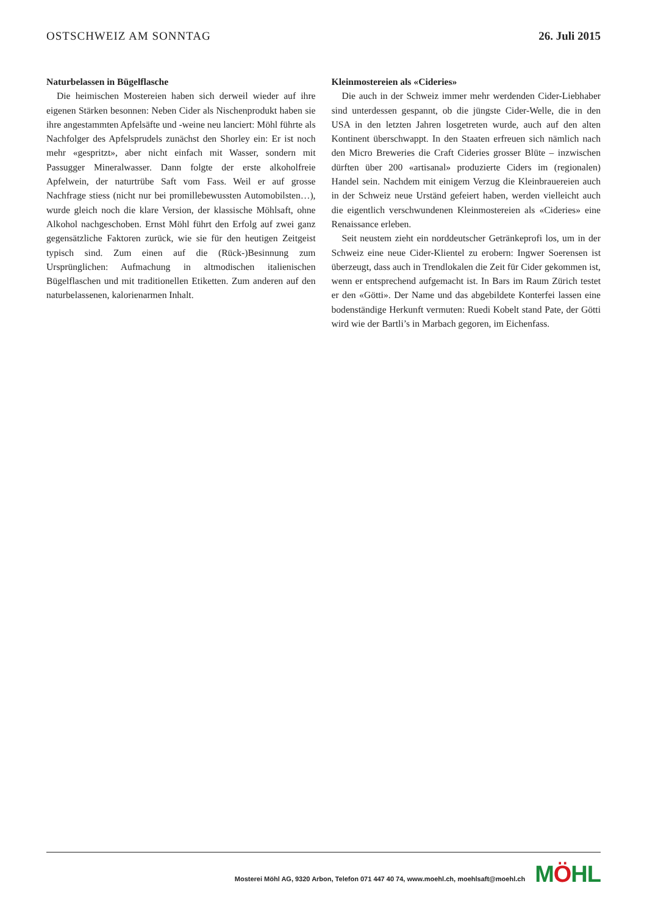OSTSCHWEIZ AM SONNTAG 26. Juli 2015
Naturbelassen in Bügelflasche
Die heimischen Mostereien haben sich derweil wieder auf ihre eigenen Stärken besonnen: Neben Cider als Nischenprodukt haben sie ihre angestammten Apfelsäfte und -weine neu lanciert: Möhl führte als Nachfolger des Apfelsprudels zunächst den Shorley ein: Er ist noch mehr «gespritzt», aber nicht einfach mit Wasser, sondern mit Passugger Mineralwasser. Dann folgte der erste alkoholfreie Apfelwein, der naturtrübe Saft vom Fass. Weil er auf grosse Nachfrage stiess (nicht nur bei promillebewussten Automobilsten…), wurde gleich noch die klare Version, der klassische Möhlsaft, ohne Alkohol nachgeschoben. Ernst Möhl führt den Erfolg auf zwei ganz gegensätzliche Faktoren zurück, wie sie für den heutigen Zeitgeist typisch sind. Zum einen auf die (Rück-)Besinnung zum Ursprünglichen: Aufmachung in altmodischen italienischen Bügelflaschen und mit traditionellen Etiketten. Zum anderen auf den naturbelassenen, kalorienarmen Inhalt.
Kleinmostereien als «Cideries»
Die auch in der Schweiz immer mehr werdenden Cider-Liebhaber sind unterdessen gespannt, ob die jüngste Cider-Welle, die in den USA in den letzten Jahren losgetreten wurde, auch auf den alten Kontinent überschwappt. In den Staaten erfreuen sich nämlich nach den Micro Breweries die Craft Cideries grosser Blüte – inzwischen dürften über 200 «artisanal» produzierte Ciders im (regionalen) Handel sein. Nachdem mit einigem Verzug die Kleinbrauereien auch in der Schweiz neue Urständ gefeiert haben, werden vielleicht auch die eigentlich verschwundenen Kleinmostereien als «Cideries» eine Renaissance erleben.
Seit neustem zieht ein norddeutscher Getränkeprofi los, um in der Schweiz eine neue Cider-Klientel zu erobern: Ingwer Soerensen ist überzeugt, dass auch in Trendlokalen die Zeit für Cider gekommen ist, wenn er entsprechend aufgemacht ist. In Bars im Raum Zürich testet er den «Götti». Der Name und das abgebildete Konterfei lassen eine bodenständige Herkunft vermuten: Ruedi Kobelt stand Pate, der Götti wird wie der Bartli’s in Marbach gegoren, im Eichenfass.
Mosterei Möhl AG, 9320 Arbon, Telefon 071 447 40 74, www.moehl.ch, moehlsaft@moehl.ch
MÖHL